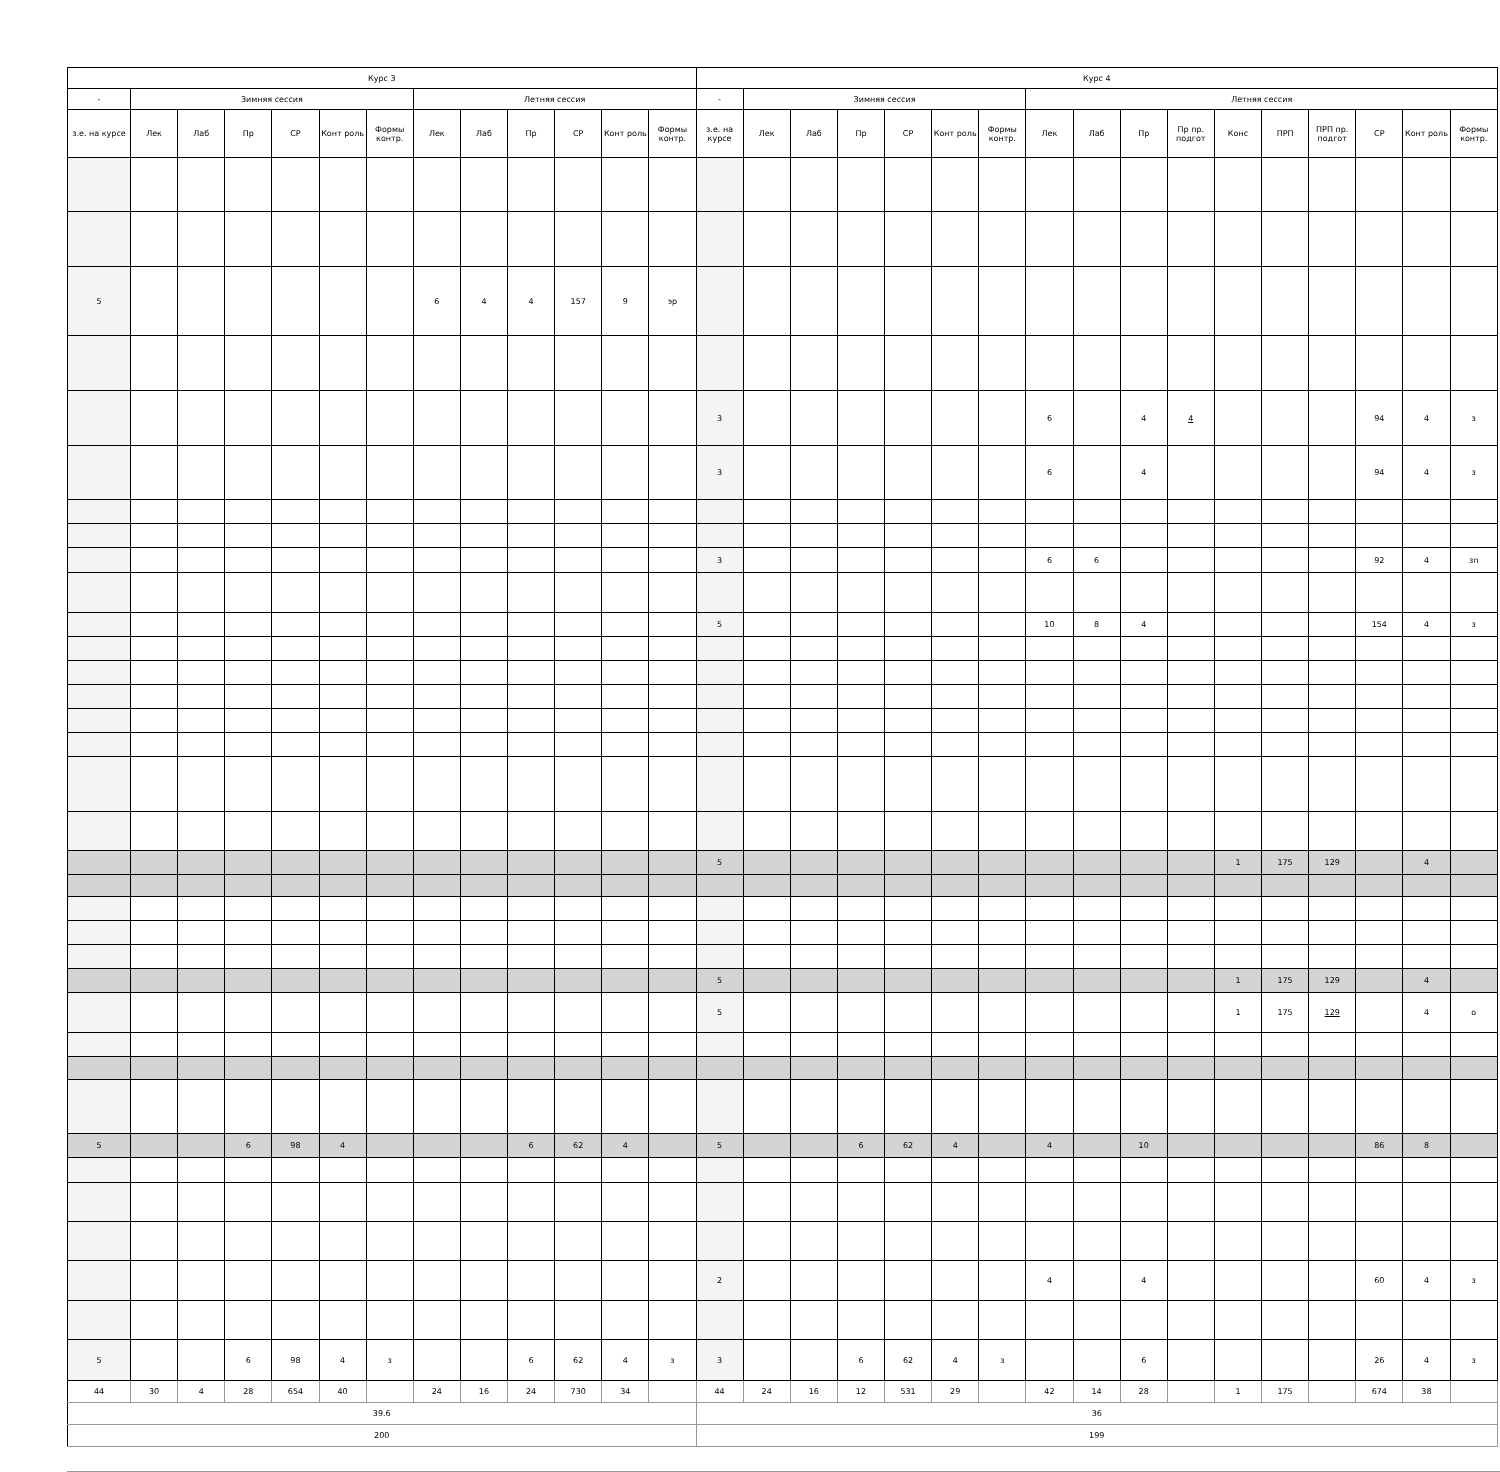| Курс 3 | | | | | | | | | | | | | Курс 4 | | | | | | | | | | | | | | | | |
| --- | --- | --- | --- | --- | --- | --- | --- | --- | --- | --- | --- | --- | --- | --- | --- | --- | --- | --- | --- | --- | --- | --- | --- | --- | --- | --- | --- | --- | --- |
| - | Зимняя сессия | | | | | | Летняя сессия | | | | | | - | Зимняя сессия | | | | | | Летняя сессия | | | | | | | | | |
| з.е. на курсе | Лек | Лаб | Пр | СР | Конт роль | Формы контр. | Лек | Лаб | Пр | СР | Конт роль | Формы контр. | з.е. на курсе | Лек | Лаб | Пр | СР | Конт роль | Формы контр. | Лек | Лаб | Пр | Пр пр. подгот | Конс | ПРП | ПРП пр. подгот | СР | Конт роль | Формы контр. |
| 5 | | | | | | | 6 | 4 | 4 | 157 | 9 | эр | | | | | | | | | | | | | | | | | |
| | | | | | | | | | | | | | 3 | | | | | | | 6 | | 4 | 4 | | | | 94 | 4 | з |
| | | | | | | | | | | | | | 3 | | | | | | | 6 | | 4 | | | | | 94 | 4 | з |
| | | | | | | | | | | | | | 3 | | | | | | | 6 | 6 | | | | | | 92 | 4 | зп |
| | | | | | | | | | | | | | 5 | | | | | | | 10 | 8 | 4 | | | | | 154 | 4 | з |
| | | | | | | | | | | | | | 5 | | | | | | | | | | | 1 | 175 | 129 | | 4 | |
| | | | | | | | | | | | | | 5 | | | | | | | | | | | 1 | 175 | 129 | | 4 | |
| | | | | | | | | | | | | | 5 | | | | | | | | | | | 1 | 175 | 129 | | 4 | о |
| 5 | | | 6 | 98 | 4 | | | | 6 | 62 | 4 | | 5 | | | 6 | 62 | 4 | | 4 | | 10 | | | | | 86 | 8 | |
| | | | | | | | | | | | | | 2 | | | | | | | 4 | | 4 | | | | | 60 | 4 | з |
| 5 | | | 6 | 98 | 4 | з | | | 6 | 62 | 4 | з | 3 | | | 6 | 62 | 4 | з | | | 6 | | | | | 26 | 4 | з |
| 44 | 30 | 4 | 28 | 654 | 40 | | 24 | 16 | 24 | 730 | 34 | | 44 | 24 | 16 | 12 | 531 | 29 | | 42 | 14 | 28 | | 1 | 175 | | 674 | 38 | |
| 39.6 | | | | | | | | | | | | | 36 | | | | | | | | | | | | | | | | |
| 200 | | | | | | | | | | | | | 199 | | | | | | | | | | | | | | | | |